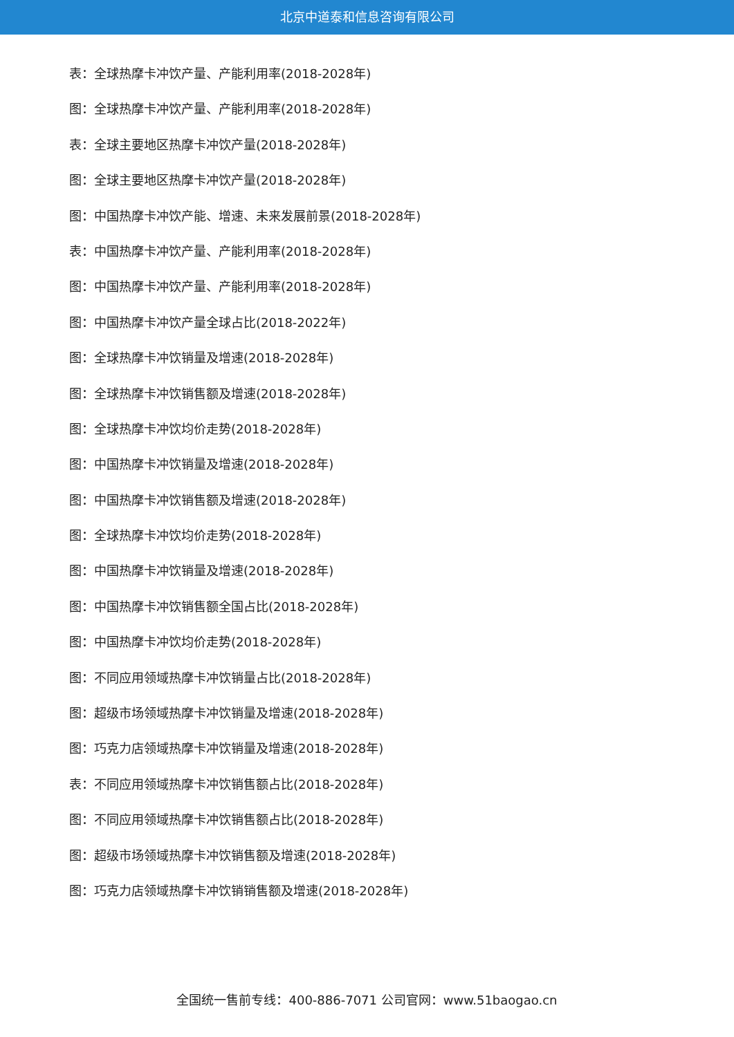北京中道泰和信息咨询有限公司
表：全球热摩卡冲饮产量、产能利用率(2018-2028年)
图：全球热摩卡冲饮产量、产能利用率(2018-2028年)
表：全球主要地区热摩卡冲饮产量(2018-2028年)
图：全球主要地区热摩卡冲饮产量(2018-2028年)
图：中国热摩卡冲饮产能、增速、未来发展前景(2018-2028年)
表：中国热摩卡冲饮产量、产能利用率(2018-2028年)
图：中国热摩卡冲饮产量、产能利用率(2018-2028年)
图：中国热摩卡冲饮产量全球占比(2018-2022年)
图：全球热摩卡冲饮销量及增速(2018-2028年)
图：全球热摩卡冲饮销售额及增速(2018-2028年)
图：全球热摩卡冲饮均价走势(2018-2028年)
图：中国热摩卡冲饮销量及增速(2018-2028年)
图：中国热摩卡冲饮销售额及增速(2018-2028年)
图：全球热摩卡冲饮均价走势(2018-2028年)
图：中国热摩卡冲饮销量及增速(2018-2028年)
图：中国热摩卡冲饮销售额全国占比(2018-2028年)
图：中国热摩卡冲饮均价走势(2018-2028年)
图：不同应用领域热摩卡冲饮销量占比(2018-2028年)
图：超级市场领域热摩卡冲饮销量及增速(2018-2028年)
图：巧克力店领域热摩卡冲饮销量及增速(2018-2028年)
表：不同应用领域热摩卡冲饮销售额占比(2018-2028年)
图：不同应用领域热摩卡冲饮销售额占比(2018-2028年)
图：超级市场领域热摩卡冲饮销售额及增速(2018-2028年)
图：巧克力店领域热摩卡冲饮销销售额及增速(2018-2028年)
全国统一售前专线：400-886-7071 公司官网：www.51baogao.cn